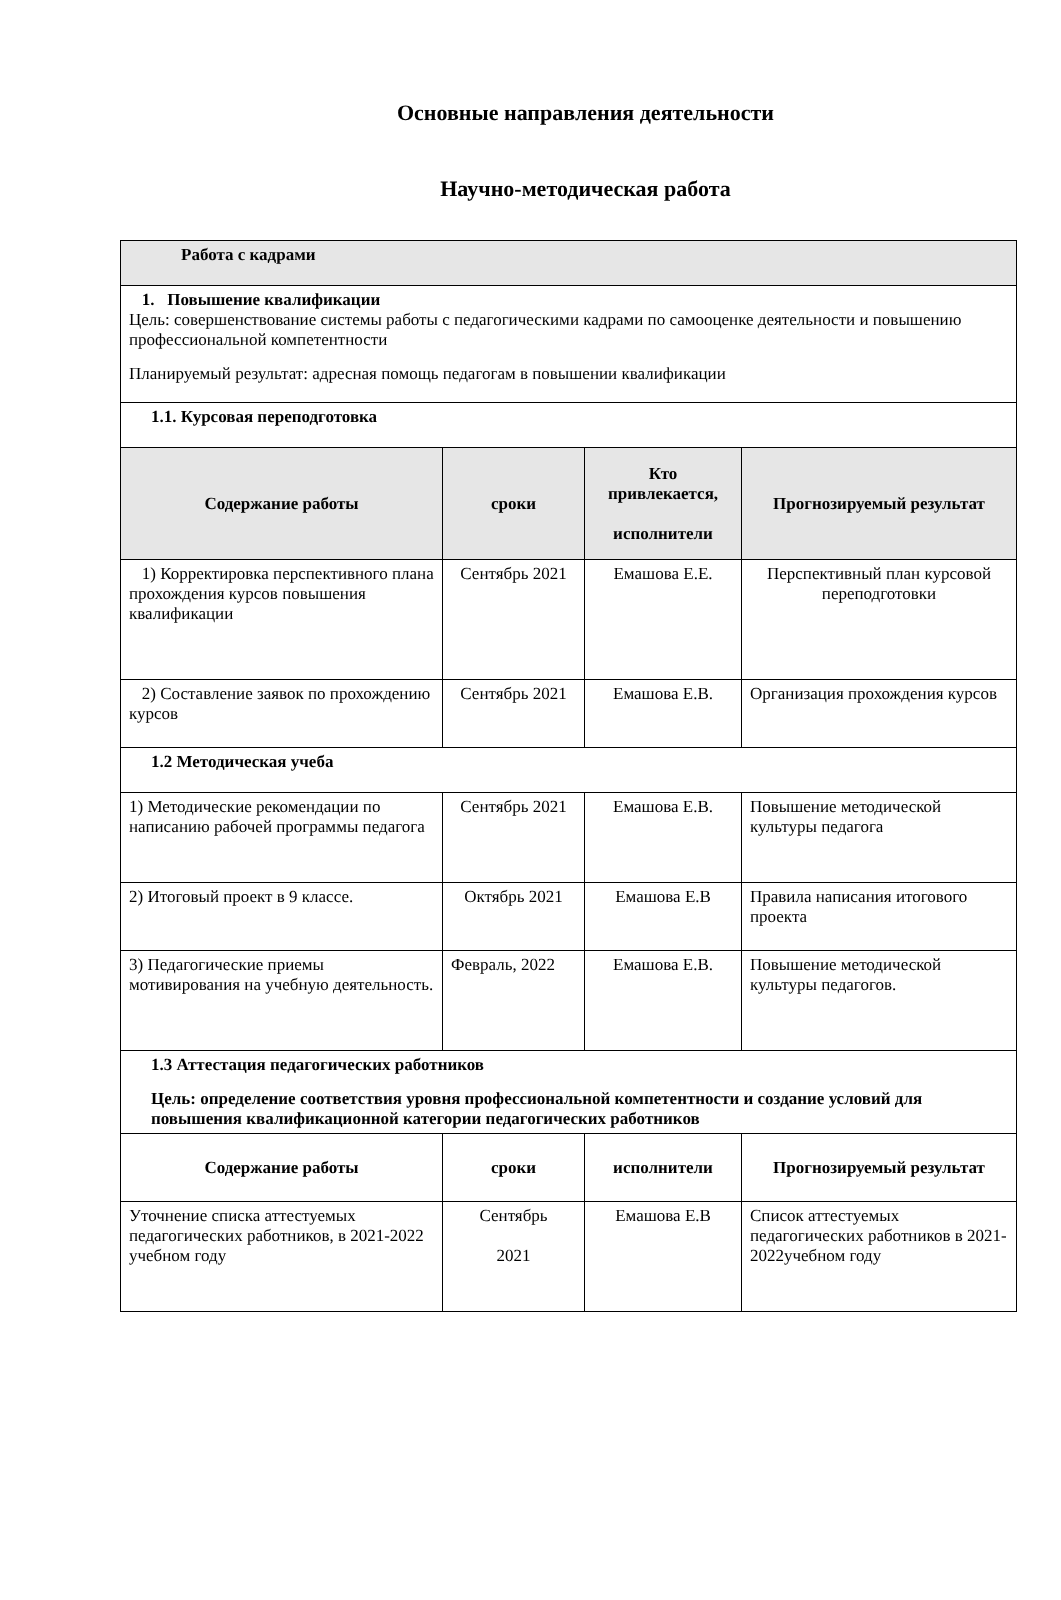Основные направления деятельности
Научно-методическая работа
| Работа с кадрами | | | |
| 1. Повышение квалификации Цель: совершенствование системы работы с педагогическими кадрами по самооценке деятельности и повышению профессиональной компетентности Планируемый результат: адресная помощь педагогам в повышении квалификации | | | |
| 1.1. Курсовая переподготовка | | | |
| Содержание работы | сроки | Кто привлекается, исполнители | Прогнозируемый результат |
| 1) Корректировка перспективного плана прохождения курсов повышения квалификации | Сентябрь 2021 | Емашова Е.Е. | Перспективный план курсовой переподготовки |
| 2) Составление заявок по прохождению курсов | Сентябрь 2021 | Емашова Е.В. | Организация прохождения курсов |
| 1.2 Методическая учеба | | | |
| 1) Методические рекомендации по написанию рабочей программы педагога | Сентябрь 2021 | Емашова Е.В. | Повышение методической культуры педагога |
| 2) Итоговый проект в 9 классе. | Октябрь 2021 | Емашова Е.В | Правила написания итогового проекта |
| 3) Педагогические приемы мотивирования на учебную деятельность. | Февраль, 2022 | Емашова Е.В. | Повышение методической культуры педагогов. |
| 1.3 Аттестация педагогических работников Цель: определение соответствия уровня профессиональной компетентности и создание условий для повышения квалификационной категории педагогических работников | | | |
| Содержание работы | сроки | исполнители | Прогнозируемый результат |
| Уточнение списка аттестуемых педагогических работников, в 2021-2022 учебном году | Сентябрь 2021 | Емашова Е.В | Список аттестуемых педагогических работников в 2021-2022учебном году |